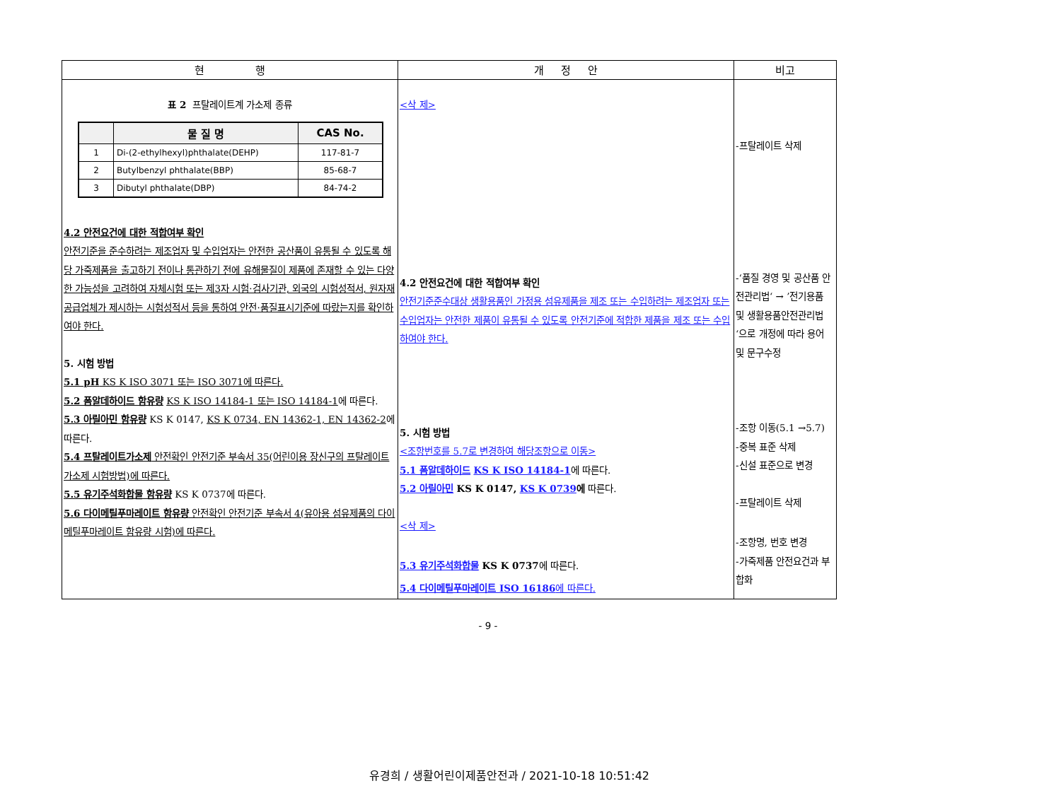| 현 행 | 개 정 안 | 비고 |
| --- | --- | --- |
| 표 2 프탈레이트계 가소제 종류 / / 물 질 명 / CAS No. / / --- / --- / --- / / 1 / Di-(2-ethylhexyl)phthalate(DEHP) / 117-81-7 / / 2 / Butylbenzyl phthalate(BBP) / 85-68-7 / / 3 / Dibutyl phthalate(DBP) / 84-74-2 / 4.2 안전요건에 대한 적합여부 확인 안전기준을 준수하려는 제조업자 및 수입업자는 안전한 공산품이 유통될 수 있도록 해당 가죽제품을 출고하기 전이나 통관하기 전에 유해물질이 제품에 존재할 수 있는 다양한 가능성을 고려하여 자체시험 또는 제3자 시험·검사기관, 외국의 시험성적서, 원자재 공급업체가 제시하는 시험성적서 등을 통하여 안전·품질표시기준에 따랐는지를 확인하여야 한다. 5. 시험 방법 5.1 pH KS K ISO 3071 또는 ISO 3071에 따른다. 5.2 폼알데하이드 함유량 KS K ISO 14184-1 또는 ISO 14184-1 에 따른다. 5.3 아릴아민 함유량 KS K 0147, KS K 0734, EN 14362-1, EN 14362-2 에 따른다. 5.4 프탈레이트가소제 안전확인 안전기준 부속서 35(어린이용 장신구의 프탈레이트가소제 시험방법)에 따른다. 5.5 유기주석화합물 함유량 KS K 0737에 따른다. 5.6 다이메틸푸마레이트 함유량 안전확인 안전기준 부속서 4(유아용 섬유제품의 다이메틸푸마레이트 함유량 시험)에 따른다. | <삭 제> 4.2 안전요건에 대한 적합여부 확인 안전기준준수대상 생활용품인 가정용 섬유제품을 제조 또는 수입하려는 제조업자 또는 수입업자는 안전한 제품이 유통될 수 있도록 안전기준에 적합한 제품을 제조 또는 수입하여야 한다. 5. 시험 방법 <조항번호를 5.7로 변경하여 해당조항으로 이동> 5.1 폼알데하이드 KS K ISO 14184-1 에 따른다. 5.2 아릴아민 KS K 0147, KS K 0739 에 따른다. <삭 제> 5.3 유기주석화합물 KS K 0737 에 따른다. 5.4 다이메틸푸마레이트 ISO 16186 에 따른다. | -프탈레이트 삭제 -‘품질 경영 및 공산품 안전관리법‘ → ’전기용품 및 생활용품안전관리법‘으로 개정에 따라 용어 및 문구수정 -조항 이동(5.1 →5.7) -중복 표준 삭제 -신설 표준으로 변경 -프탈레이트 삭제 -조항명, 번호 변경 -가죽제품 안전요건과 부합화 |
- 9 -
유경희 / 생활어린이제품안전과 / 2021-10-18 10:51:42